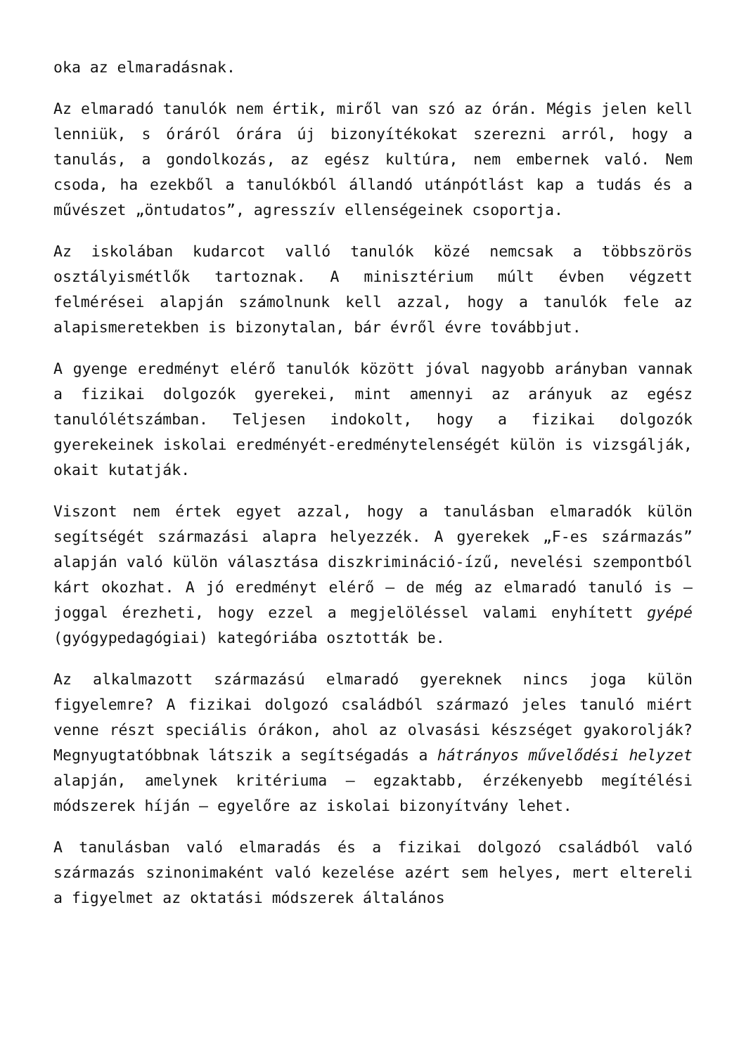oka az elmaradásnak.
Az elmaradó tanulók nem értik, miről van szó az órán. Mégis jelen kell lenniük, s óráról órára új bizonyítékokat szerezni arról, hogy a tanulás, a gondolkozás, az egész kultúra, nem embernek való. Nem csoda, ha ezekből a tanulókból állandó utánpótlást kap a tudás és a művészet „öntudatos”, agresszív ellenségeinek csoportja.
Az iskolában kudarcot valló tanulók közé nemcsak a többszörös osztályismétlők tartoznak. A minisztérium múlt évben végzett felmérései alapján számolnunk kell azzal, hogy a tanulók fele az alapismeretekben is bizonytalan, bár évről évre továbbjut.
A gyenge eredményt elérő tanulók között jóval nagyobb arányban vannak a fizikai dolgozók gyerekei, mint amennyi az arányuk az egész tanulólétszámban. Teljesen indokolt, hogy a fizikai dolgozók gyerekeinek iskolai eredményét-eredménytelenségét külön is vizsgálják, okait kutatják.
Viszont nem értek egyet azzal, hogy a tanulásban elmaradók külön segítségét származási alapra helyezzék. A gyerekek „F-es származás” alapján való külön választása diszkrimináció-ízű, nevelési szempontból kárt okozhat. A jó eredményt elérő – de még az elmaradó tanuló is – joggal érezheti, hogy ezzel a megjelöléssel valami enyhített gyépé (gyógypedagógiai) kategóriába osztották be.
Az alkalmazott származású elmaradó gyereknek nincs joga külön figyelemre? A fizikai dolgozó családból származó jeles tanuló miért venne részt speciális órákon, ahol az olvasási készséget gyakorolják? Megnyugtatóbbnak látszik a segítségadás a hátrányos művelődési helyzet alapján, amelynek kritériuma – egzaktabb, érzékenyebb megítélési módszerek híján – egyelőre az iskolai bizonyítvány lehet.
A tanulásban való elmaradás és a fizikai dolgozó családból való származás szinonimaként való kezelése azért sem helyes, mert eltereli a figyelmet az oktatási módszerek általános